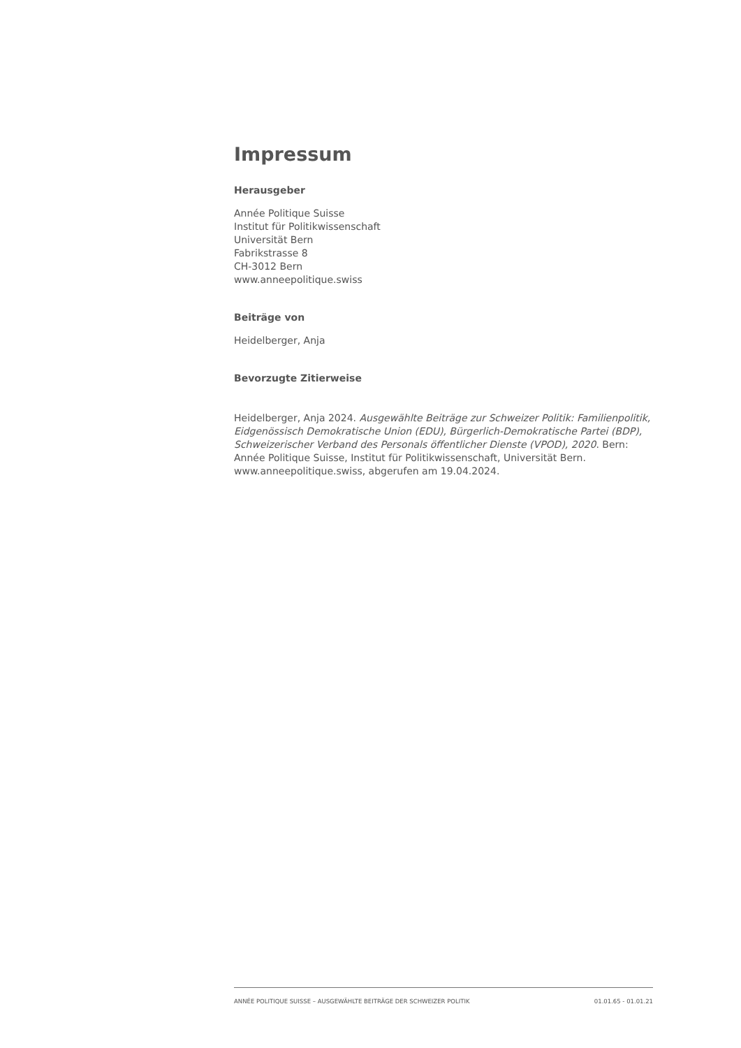Impressum
Herausgeber
Année Politique Suisse
Institut für Politikwissenschaft
Universität Bern
Fabrikstrasse 8
CH-3012 Bern
www.anneepolitique.swiss
Beiträge von
Heidelberger, Anja
Bevorzugte Zitierweise
Heidelberger, Anja 2024. Ausgewählte Beiträge zur Schweizer Politik: Familienpolitik, Eidgenössisch Demokratische Union (EDU), Bürgerlich-Demokratische Partei (BDP), Schweizerischer Verband des Personals öffentlicher Dienste (VPOD), 2020. Bern: Année Politique Suisse, Institut für Politikwissenschaft, Universität Bern. www.anneepolitique.swiss, abgerufen am 19.04.2024.
ANNÉE POLITIQUE SUISSE – AUSGEWÄHLTE BEITRÄGE DER SCHWEIZER POLITIK 01.01.65 - 01.01.21